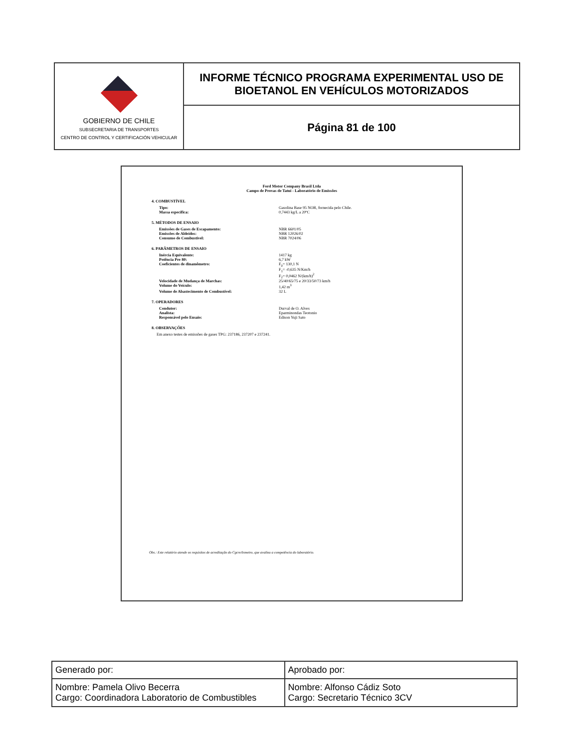| GOBIERNO DE CHILE SUBSECRETARIA DE TRANSPORTES CENTRO DE CONTROL Y CERTIFICACIÓN VEHICULAR | INFORME TÉCNICO PROGRAMA EXPERIMENTAL USO DE BIOETANOL EN VEHÍCULOS MOTORIZADOS |
| | Página 81 de 100 |
Ford Motor Company Brasil Ltda
Campo de Provas de Tatuí - Laboratório de Emissões
4. COMBUSTÍVEL
Tipo: Gasolina Base 95 NOR, fornecida pelo Chile.
Massa específica: 0,7443 kg/L a 20ºC
5. MÉTODOS DE ENSAIO
Emissões de Gases de Escapamento: NBR 6601/05
Emissões de Aldeídos: NBR 12026/02
Consumo de Combustível: NBR 7024/06
6. PARÂMETROS DE ENSAIO
Inércia Equivalente: 1417 kg
Potência Pre 80: 6,7 kW
Coeficientes de dinamômetro: F<sub>0</sub>= 130,1 N
F<sub>1</sub>= -0,635 N/Km/h
F<sub>2</sub>= 0,0462 N/(km/h)<sup>2</sup>
Velocidade de Mudança de Marchas: 25/40/65/75 e 20/33/50/73 km/h
Volume do Veículo: 1,42 m<sup>3</sup>
Volume de Abastecimento de Combustível: 32 L
7. OPERADORES
Condutor: Durval de O. Alves
Analista: Eparminondas Teotonio
Responsável pelo Ensaio: Edison Yuji Sato
8. OBSERVAÇÕES
Em anexo testes de emissões de gases TPG: 237186, 237207 e 237241.
Obs.: Este relatório atende os requisitos de acreditação do Cgcre/Inmetro, que avaliou a competência do laboratório.
| Generado por: | Aprobado por: |
| Nombre: Pamela Olivo Becerra Cargo: Coordinadora Laboratorio de Combustibles | Nombre: Alfonso Cádiz Soto Cargo: Secretario Técnico 3CV |